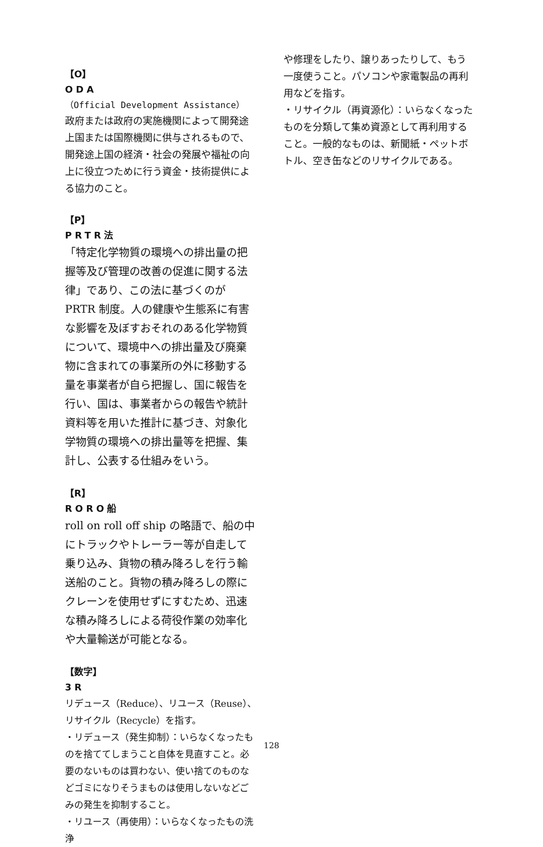【O】
ODA
（Official Development Assistance）
政府または政府の実施機関によって開発途上国または国際機関に供与されるもので、開発途上国の経済・社会の発展や福祉の向上に役立つために行う資金・技術提供による協力のこと。
【P】
PRTR法
「特定化学物質の環境への排出量の把握等及び管理の改善の促進に関する法律」であり、この法に基づくのが PRTR 制度。人の健康や生態系に有害な影響を及ぼすおそれのある化学物質について、環境中への排出量及び廃棄物に含まれての事業所の外に移動する量を事業者が自ら把握し、国に報告を行い、国は、事業者からの報告や統計資料等を用いた推計に基づき、対象化学物質の環境への排出量等を把握、集計し、公表する仕組みをいう。
【R】
RORO船
roll on roll off ship の略語で、船の中にトラックやトレーラー等が自走して乗り込み、貨物の積み降ろしを行う輸送船のこと。貨物の積み降ろしの際にクレーンを使用せずにすむため、迅速な積み降ろしによる荷役作業の効率化や大量輸送が可能となる。
【数字】
3R
リデュース（Reduce）、リユース（Reuse）、リサイクル（Recycle）を指す。
・リデュース（発生抑制）：いらなくなったものを捨ててしまうこと自体を見直すこと。必要のないものは買わない、使い捨てのものなどゴミになりそうまものは使用しないなどごみの発生を抑制すること。
・リユース（再使用）：いらなくなったもの洗浄
や修理をしたり、譲りあったりして、もう一度使うこと。パソコンや家電製品の再利用などを指す。
・リサイクル（再資源化）：いらなくなったものを分類して集め資源として再利用すること。一般的なものは、新聞紙・ペットボトル、空き缶などのリサイクルである。
128